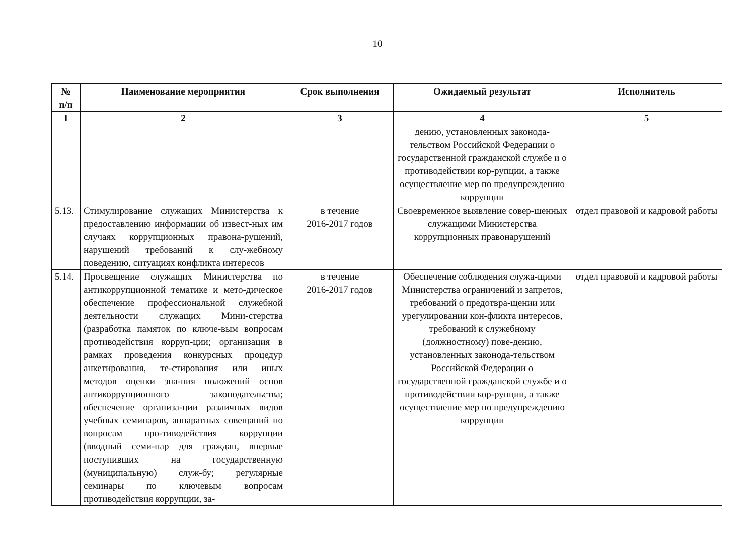10
| № п/п | Наименование мероприятия | Срок выполнения | Ожидаемый результат | Исполнитель |
| --- | --- | --- | --- | --- |
| 1 | 2 | 3 | 4 | 5 |
| | | | дению, установленных законода-тельством Российской Федерации о государственной гражданской службе и о противодействии кор-рупции, а также осуществление мер по предупреждению коррупции | |
| 5.13. | Стимулирование служащих Министерства к предоставлению информации об извест-ных им случаях коррупционных правона-рушений, нарушений требований к слу-жебному поведению, ситуациях конфликта интересов | в течение 2016-2017 годов | Своевременное выявление совер-шенных служащими Министерства коррупционных правонарушений | отдел правовой и кадровой работы |
| 5.14. | Просвещение служащих Министерства по антикоррупционной тематике и мето-дическое обеспечение профессиональной служебной деятельности служащих Мини-стерства (разработка памяток по ключе-вым вопросам противодействия корруп-ции; организация в рамках проведения конкурсных процедур анкетирования, те-стирования или иных методов оценки зна-ния положений основ антикоррупционного законодательства; обеспечение организа-ции различных видов учебных семинаров, аппаратных совещаний по вопросам про-тиводействия коррупции (вводный семи-нар для граждан, впервые поступивших на государственную (муниципальную) служ-бу; регулярные семинары по ключевым вопросам противодействия коррупции, за- | в течение 2016-2017 годов | Обеспечение соблюдения служа-щими Министерства ограничений и запретов, требований о предотвра-щении или урегулировании кон-фликта интересов, требований к служебному (должностному) пове-дению, установленных законода-тельством Российской Федерации о государственной гражданской службе и о противодействии кор-рупции, а также осуществление мер по предупреждению коррупции | отдел правовой и кадровой работы |